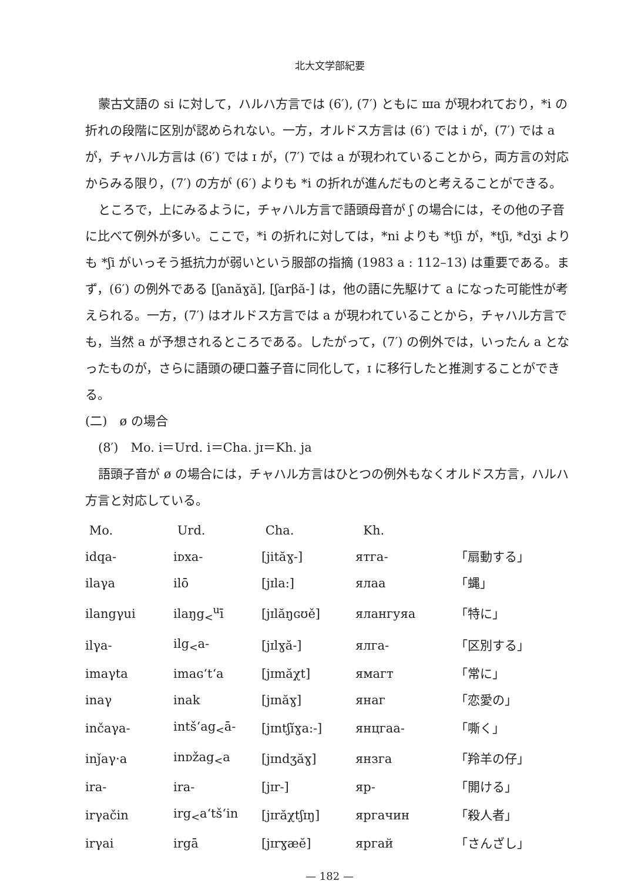北大文学部紀要
蒙古文語の si に対して，ハルハ方言では (6′), (7′) ともに ша が現われており，*i の折れの段階に区別が認められない。一方，オルドス方言は (6′) では i が，(7′) では a が，チャハル方言は (6′) では ɪ が，(7′) では a が現われていることから，両方言の対応からみる限り，(7′) の方が (6′) よりも *i の折れが進んだものと考えることができる。
ところで，上にみるように，チャハル方言で語頭母音が ʃ の場合には，その他の子音に比べて例外が多い。ここで，*i の折れに対しては，*ni よりも *tʃi が，*tʃi, *dʒi よりも *ʃi がいっそう抵抗力が弱いという服部の指摘 (1983 a : 112–13) は重要である。まず，(6′) の例外である [ʃanăɣă], [ʃarβă-] は，他の語に先駆けて a になった可能性が考えられる。一方，(7′) はオルドス方言では a が現われていることから，チャハル方言でも，当然 a が予想されるところである。したがって，(7′) の例外では，いったん a となったものが，さらに語頭の硬口蓋子音に同化して，ɪ に移行したと推測することができる。
(二)　ø の場合
(8′)　Mo. i＝Urd. i＝Cha. jɪ＝Kh. ja
語頭子音が ø の場合には，チャハル方言はひとつの例外もなくオルドス方言，ハルハ方言と対応している。
| Mo. | Urd. | Cha. | Kh. | |
| --- | --- | --- | --- | --- |
| idqa- | iᴅxa- | [jităɣ-] | ятга- | 「扇動する」 |
| ilaγa | ilō | [jɪla:] | ялаа | 「蝿」 |
| ilangγui | ilaŋg<sub><</sub><sup>u</sup>ī | [jɪlăŋɢʊě] | ялангуяа | 「特に」 |
| ilγa- | ilg<sub><</sub>a- | [jɪlɣă-] | ялга- | 「区別する」 |
| imaγta | imaɢ‘t‘a | [jɪmăχt] | ямагт | 「常に」 |
| inaγ | inak | [jɪnăɣ] | янаг | 「恋愛の」 |
| inčaγa- | intš‘ag<sub><</sub>ā- | [jɪntʃĭɣa:-] | янцгаа- | 「嘶く」 |
| inǰaγ·a | inᴅžag<sub><</sub>a | [jɪndʒăɣ] | янзга | 「羚羊の仔」 |
| ira- | ira- | [jɪr-] | яр- | 「開ける」 |
| irγačin | irg<sub><</sub>a‘tš‘in | [jɪrăχtʃɪŋ] | яргачин | 「殺人者」 |
| irγai | irgā | [jɪrɣæĕ] | яргай | 「さんざし」 |
— 182 —